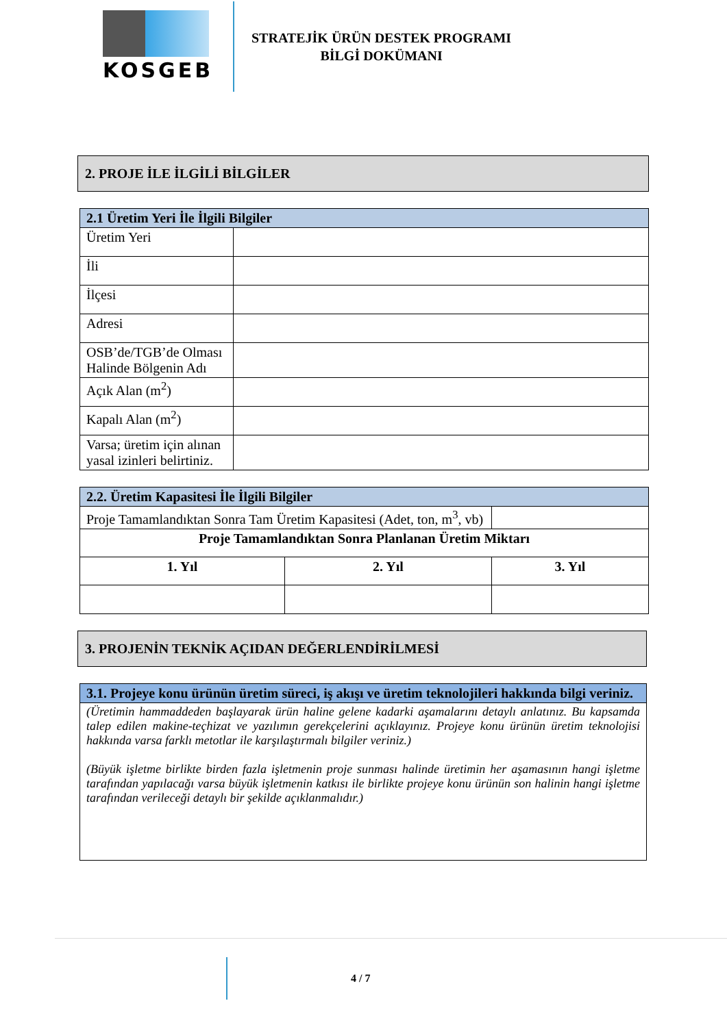KOSGEB
STRATEJİK ÜRÜN DESTEK PROGRAMI
BİLGİ DOKÜMANI
2. PROJE İLE İLGİLİ BİLGİLER
| 2.1 Üretim Yeri İle İlgili Bilgiler | |
| --- | --- |
| Üretim Yeri | |
| İli | |
| İlçesi | |
| Adresi | |
| OSB’de/TGB’de Olması Halinde Bölgenin Adı | |
| Açık Alan (m<sup>2</sup>) | |
| Kapalı Alan (m<sup>2</sup>) | |
| Varsa; üretim için alınan yasal izinleri belirtiniz. | |
| 2.2. Üretim Kapasitesi İle İlgili Bilgiler | | | |
| --- | --- | --- | --- |
| Proje Tamamlandıktan Sonra Tam Üretim Kapasitesi (Adet, ton, m<sup>3</sup>, vb) | | | |
| Proje Tamamlandıktan Sonra Planlanan Üretim Miktarı | | | |
| 1. Yıl | 2. Yıl | | 3. Yıl |
3. PROJENİN TEKNİK AÇIDAN DEĞERLENDİRİLMESİ
| 3.1. Projeye konu ürünün üretim süreci, iş akışı ve üretim teknolojileri hakkında bilgi veriniz. |
| --- |
| (Üretimin hammaddeden başlayarak ürün haline gelene kadarki aşamalarını detaylı anlatınız. Bu kapsamda talep edilen makine-teçhizat ve yazılımın gerekçelerini açıklayınız. Projeye konu ürünün üretim teknolojisi hakkında varsa farklı metotlar ile karşılaştırmalı bilgiler veriniz.) (Büyük işletme birlikte birden fazla işletmenin proje sunması halinde üretimin her aşamasının hangi işletme tarafından yapılacağı varsa büyük işletmenin katkısı ile birlikte projeye konu ürünün son halinin hangi işletme tarafından verileceği detaylı bir şekilde açıklanmalıdır.) |
4 / 7